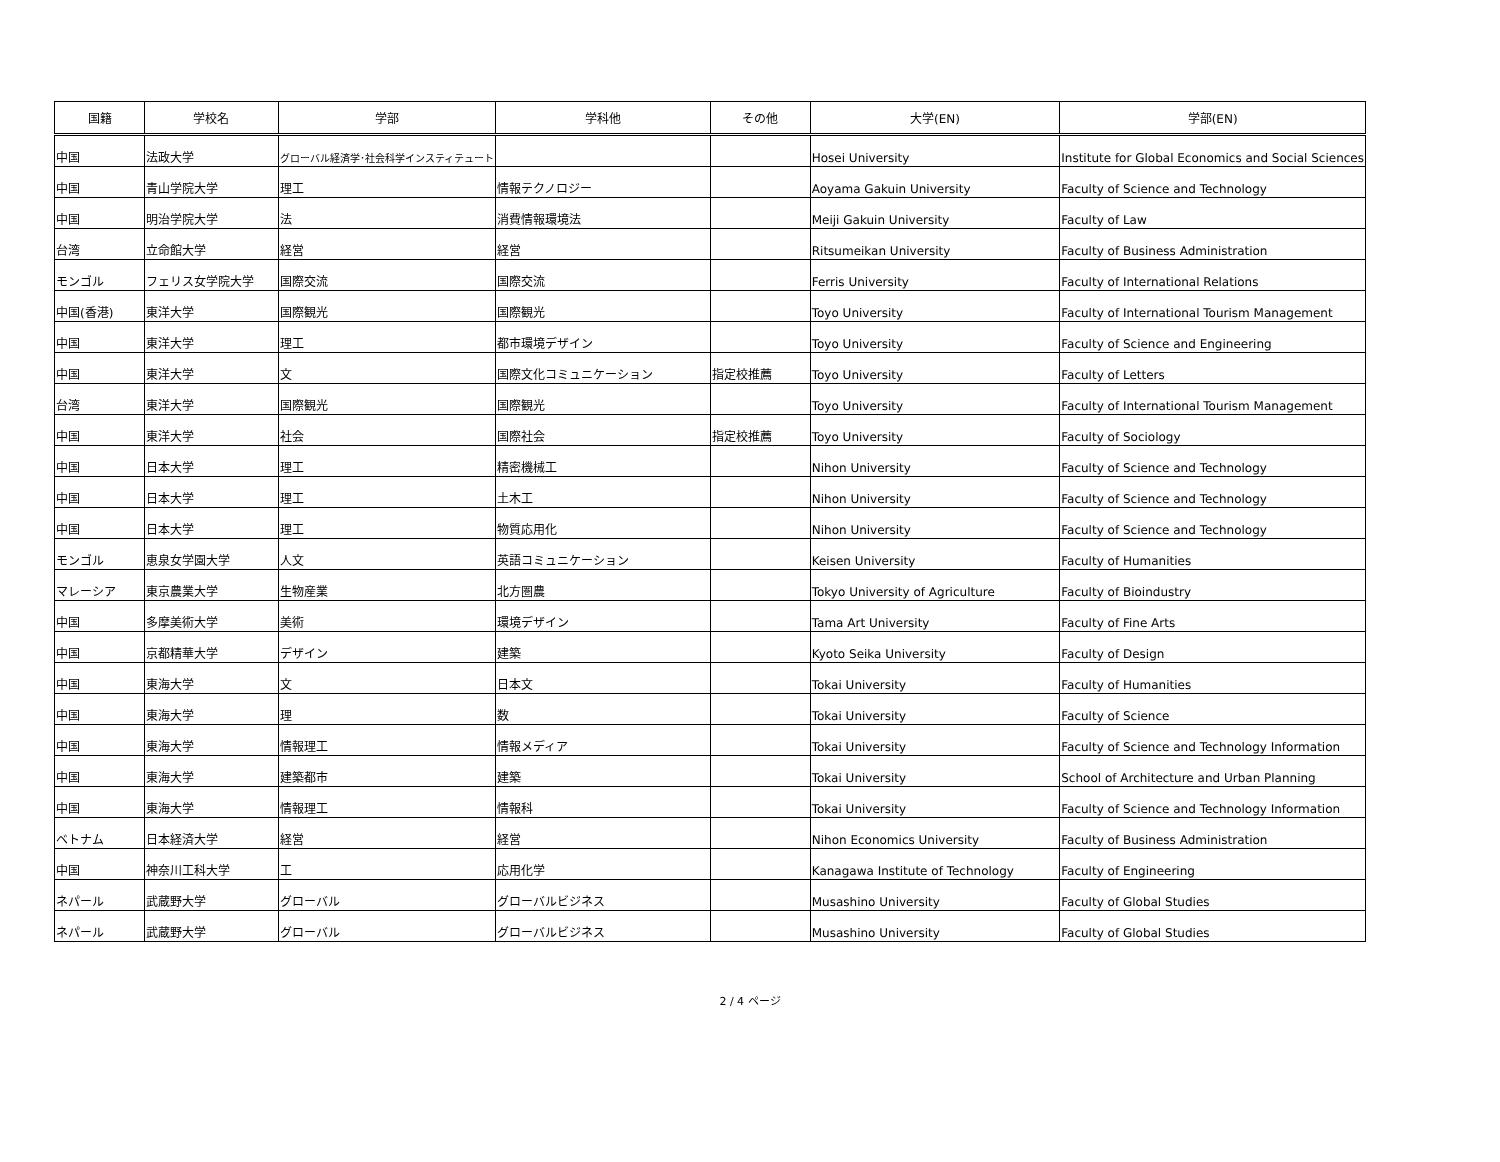| 国籍 | 学校名 | 学部 | 学科他 | その他 | 大学(EN) | 学部(EN) |
| --- | --- | --- | --- | --- | --- | --- |
| 中国 | 法政大学 | グローバル経済学･社会科学インスティテュート | | | Hosei University | Institute for Global Economics and Social Sciences |
| 中国 | 青山学院大学 | 理工 | 情報テクノロジー | | Aoyama Gakuin University | Faculty of Science and Technology |
| 中国 | 明治学院大学 | 法 | 消費情報環境法 | | Meiji Gakuin University | Faculty of Law |
| 台湾 | 立命館大学 | 経営 | 経営 | | Ritsumeikan University | Faculty of Business Administration |
| モンゴル | フェリス女学院大学 | 国際交流 | 国際交流 | | Ferris University | Faculty of International Relations |
| 中国(香港) | 東洋大学 | 国際観光 | 国際観光 | | Toyo University | Faculty of International Tourism Management |
| 中国 | 東洋大学 | 理工 | 都市環境デザイン | | Toyo University | Faculty of Science and Engineering |
| 中国 | 東洋大学 | 文 | 国際文化コミュニケーション | 指定校推薦 | Toyo University | Faculty of Letters |
| 台湾 | 東洋大学 | 国際観光 | 国際観光 | | Toyo University | Faculty of International Tourism Management |
| 中国 | 東洋大学 | 社会 | 国際社会 | 指定校推薦 | Toyo University | Faculty of Sociology |
| 中国 | 日本大学 | 理工 | 精密機械工 | | Nihon University | Faculty of Science and Technology |
| 中国 | 日本大学 | 理工 | 土木工 | | Nihon University | Faculty of Science and Technology |
| 中国 | 日本大学 | 理工 | 物質応用化 | | Nihon University | Faculty of Science and Technology |
| モンゴル | 恵泉女学園大学 | 人文 | 英語コミュニケーション | | Keisen University | Faculty of Humanities |
| マレーシア | 東京農業大学 | 生物産業 | 北方圏農 | | Tokyo University of Agriculture | Faculty of Bioindustry |
| 中国 | 多摩美術大学 | 美術 | 環境デザイン | | Tama Art University | Faculty of Fine Arts |
| 中国 | 京都精華大学 | デザイン | 建築 | | Kyoto Seika University | Faculty of Design |
| 中国 | 東海大学 | 文 | 日本文 | | Tokai University | Faculty of Humanities |
| 中国 | 東海大学 | 理 | 数 | | Tokai University | Faculty of Science |
| 中国 | 東海大学 | 情報理工 | 情報メディア | | Tokai University | Faculty of Science and Technology Information |
| 中国 | 東海大学 | 建築都市 | 建築 | | Tokai University | School of Architecture and Urban Planning |
| 中国 | 東海大学 | 情報理工 | 情報科 | | Tokai University | Faculty of Science and Technology Information |
| ベトナム | 日本経済大学 | 経営 | 経営 | | Nihon Economics University | Faculty of Business Administration |
| 中国 | 神奈川工科大学 | 工 | 応用化学 | | Kanagawa Institute of Technology | Faculty of Engineering |
| ネパール | 武蔵野大学 | グローバル | グローバルビジネス | | Musashino University | Faculty of Global Studies |
| ネパール | 武蔵野大学 | グローバル | グローバルビジネス | | Musashino University | Faculty of Global Studies |
2 / 4 ページ